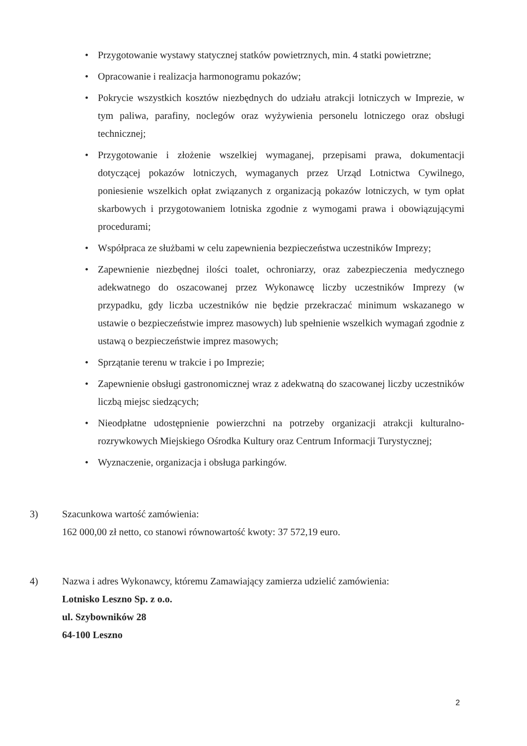• Przygotowanie wystawy statycznej statków powietrznych, min. 4 statki powietrzne;
• Opracowanie i realizacja harmonogramu pokazów;
• Pokrycie wszystkich kosztów niezbędnych do udziału atrakcji lotniczych w Imprezie, w tym paliwa, parafiny, noclegów oraz wyżywienia personelu lotniczego oraz obsługi technicznej;
• Przygotowanie i złożenie wszelkiej wymaganej, przepisami prawa, dokumentacji dotyczącej pokazów lotniczych, wymaganych przez Urząd Lotnictwa Cywilnego, poniesienie wszelkich opłat związanych z organizacją pokazów lotniczych, w tym opłat skarbowych i przygotowaniem lotniska zgodnie z wymogami prawa i obowiązującymi procedurami;
• Współpraca ze służbami w celu zapewnienia bezpieczeństwa uczestników Imprezy;
• Zapewnienie niezbędnej ilości toalet, ochroniarzy, oraz zabezpieczenia medycznego adekwatnego do oszacowanej przez Wykonawcę liczby uczestników Imprezy (w przypadku, gdy liczba uczestników nie będzie przekraczać minimum wskazanego w ustawie o bezpieczeństwie imprez masowych) lub spełnienie wszelkich wymagań zgodnie z ustawą o bezpieczeństwie imprez masowych;
• Sprzątanie terenu w trakcie i po Imprezie;
• Zapewnienie obsługi gastronomicznej wraz z adekwatną do szacowanej liczby uczestników liczbą miejsc siedzących;
• Nieodpłatne udostępnienie powierzchni na potrzeby organizacji atrakcji kulturalno-rozrywkowych Miejskiego Ośrodka Kultury oraz Centrum Informacji Turystycznej;
• Wyznaczenie, organizacja i obsługa parkingów.
3) Szacunkowa wartość zamówienia:
162 000,00 zł netto, co stanowi równowartość kwoty: 37 572,19 euro.
4) Nazwa i adres Wykonawcy, któremu Zamawiający zamierza udzielić zamówienia:
Lotnisko Leszno Sp. z o.o.
ul. Szybowników 28
64-100 Leszno
2